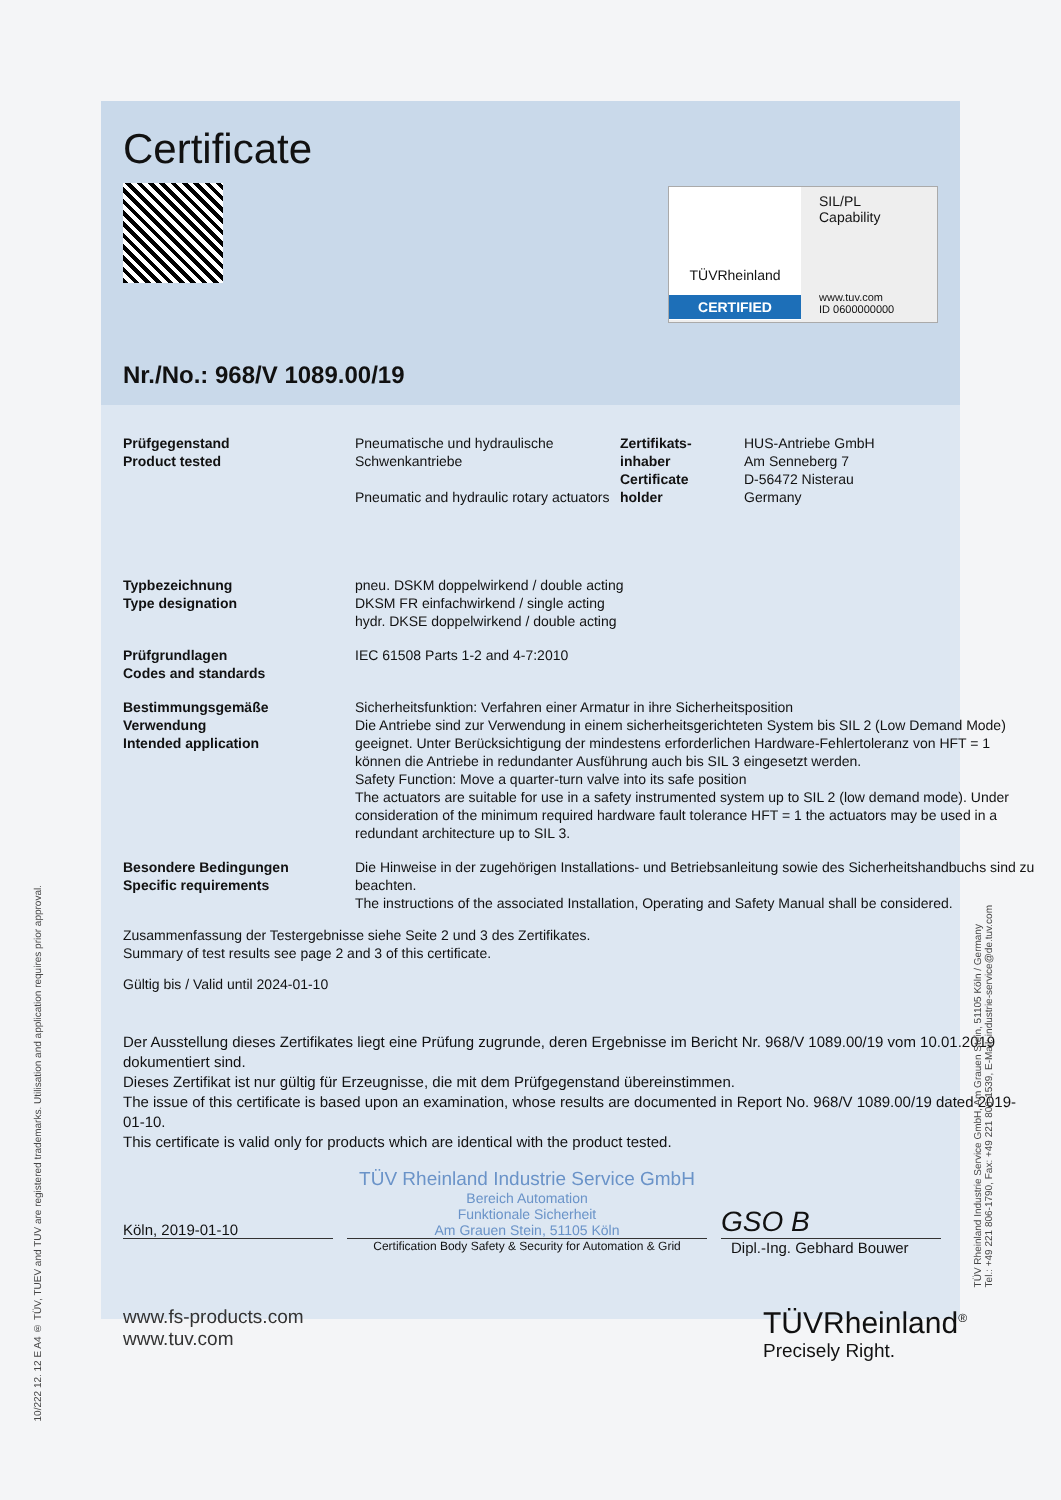TÜVRheinland
CERTIFIED
SIL/PL
Capability
www.tuv.com
ID 0600000000
Certificate
Nr./No.: 968/V 1089.00/19
Prüfgegenstand
Product tested
Pneumatische und hydraulische Schwenkantriebe
Pneumatic and hydraulic rotary actuators
Zertifikats-
inhaber
Certificate
holder
HUS-Antriebe GmbH
Am Senneberg 7
D-56472 Nisterau
Germany
Typbezeichnung
Type designation
pneu. DSKM doppelwirkend / double acting
DKSM FR einfachwirkend / single acting
hydr. DKSE doppelwirkend / double acting
Prüfgrundlagen
Codes and standards
IEC 61508 Parts 1-2 and 4-7:2010
Bestimmungsgemäße
Verwendung
Intended application
Sicherheitsfunktion: Verfahren einer Armatur in ihre Sicherheitsposition
Die Antriebe sind zur Verwendung in einem sicherheitsgerichteten System bis SIL 2 (Low Demand Mode) geeignet. Unter Berücksichtigung der mindestens erforderlichen Hardware-Fehlertoleranz von HFT = 1 können die Antriebe in redundanter Ausführung auch bis SIL 3 eingesetzt werden.
Safety Function: Move a quarter-turn valve into its safe position
The actuators are suitable for use in a safety instrumented system up to SIL 2 (low demand mode). Under consideration of the minimum required hardware fault tolerance HFT = 1 the actuators may be used in a redundant architecture up to SIL 3.
Besondere Bedingungen
Specific requirements
Die Hinweise in der zugehörigen Installations- und Betriebsanleitung sowie des Sicherheitshandbuchs sind zu beachten.
The instructions of the associated Installation, Operating and Safety Manual shall be considered.
Zusammenfassung der Testergebnisse siehe Seite 2 und 3 des Zertifikates.
Summary of test results see page 2 and 3 of this certificate.
Gültig bis / Valid until 2024-01-10
Der Ausstellung dieses Zertifikates liegt eine Prüfung zugrunde, deren Ergebnisse im Bericht Nr. 968/V 1089.00/19 vom 10.01.2019 dokumentiert sind.
Dieses Zertifikat ist nur gültig für Erzeugnisse, die mit dem Prüfgegenstand übereinstimmen.
The issue of this certificate is based upon an examination, whose results are documented in Report No. 968/V 1089.00/19 dated 2019-01-10.
This certificate is valid only for products which are identical with the product tested.
Köln, 2019-01-10
TÜV Rheinland Industrie Service GmbH
Bereich Automation
Funktionale Sicherheit
Am Grauen Stein, 51105 Köln
GSO B
Certification Body Safety & Security for Automation & Grid
Dipl.-Ing. Gebhard Bouwer
www.fs-products.com
www.tuv.com
TÜVRheinland<sup>®</sup>
Precisely Right.
10/222 12. 12 E A4 ® TÜV, TUEV and TUV are registered trademarks. Utilisation and application requires prior approval.
TÜV Rheinland Industrie Service GmbH, Am Grauen Stein, 51105 Köln / Germany
Tel.: +49 221 806-1790, Fax: +49 221 806-1539, E-Mail: industrie-service@de.tuv.com